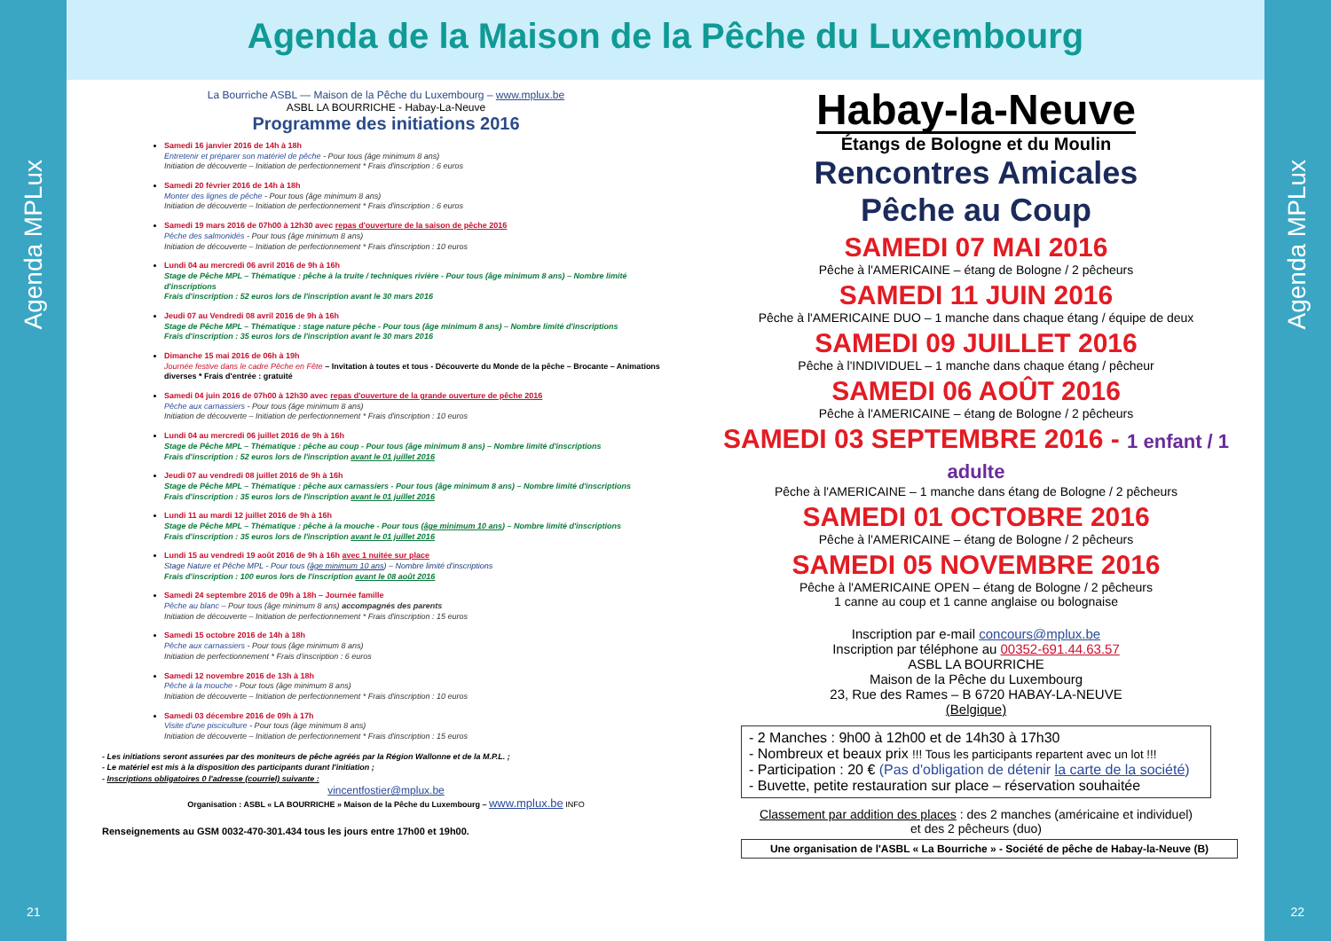Agenda MPLux
Agenda MPLux
Agenda de la Maison de la Pêche du Luxembourg
La Bourriche ASBL — Maison de la Pêche du Luxembourg – www.mplux.be
ASBL LA BOURRICHE - Habay-La-Neuve
Programme des initiations 2016
Samedi 16 janvier 2016 de 14h à 18h
Entretenir et préparer son matériel de pêche - Pour tous (âge minimum 8 ans)
Initiation de découverte – Initiation de perfectionnement * Frais d'inscription : 6 euros
Samedi 20 février 2016 de 14h à 18h
Monter des lignes de pêche - Pour tous (âge minimum 8 ans)
Initiation de découverte – Initiation de perfectionnement * Frais d'inscription : 6 euros
Samedi 19 mars 2016 de 07h00 à 12h30 avec repas d'ouverture de la saison de pêche 2016
Pêche des salmonidés - Pour tous (âge minimum 8 ans)
Initiation de découverte – Initiation de perfectionnement * Frais d'inscription : 10 euros
Lundi 04 au mercredi 06 avril 2016 de 9h à 16h
Stage de Pêche MPL – Thématique : pêche à la truite / techniques rivière - Pour tous (âge minimum 8 ans) – Nombre limité d'inscriptions
Frais d'inscription : 52 euros lors de l'inscription avant le 30 mars 2016
Jeudi 07 au Vendredi 08 avril 2016 de 9h à 16h
Stage de Pêche MPL – Thématique : stage nature pêche - Pour tous (âge minimum 8 ans) – Nombre limité d'inscriptions
Frais d'inscription : 35 euros lors de l'inscription avant le 30 mars 2016
Dimanche 15 mai 2016 de 06h à 19h
Journée festive dans le cadre Pêche en Fête – Invitation à toutes et tous - Découverte du Monde de la pêche – Brocante – Animations diverses * Frais d'entrée : gratuité
Samedi 04 juin 2016 de 07h00 à 12h30 avec repas d'ouverture de la grande ouverture de pêche 2016
Pêche aux carnassiers - Pour tous (âge minimum 8 ans)
Initiation de découverte – Initiation de perfectionnement * Frais d'inscription : 10 euros
Lundi 04 au mercredi 06 juillet 2016 de 9h à 16h
Stage de Pêche MPL – Thématique : pêche au coup - Pour tous (âge minimum 8 ans) – Nombre limité d'inscriptions
Frais d'inscription : 52 euros lors de l'inscription avant le 01 juillet 2016
Jeudi 07 au vendredi 08 juillet 2016 de 9h à 16h
Stage de Pêche MPL – Thématique : pêche aux carnassiers - Pour tous (âge minimum 8 ans) – Nombre limité d'inscriptions
Frais d'inscription : 35 euros lors de l'inscription avant le 01 juillet 2016
Lundi 11 au mardi 12 juillet 2016 de 9h à 16h
Stage de Pêche MPL – Thématique : pêche à la mouche - Pour tous (âge minimum 10 ans) – Nombre limité d'inscriptions
Frais d'inscription : 35 euros lors de l'inscription avant le 01 juillet 2016
Lundi 15 au vendredi 19 août 2016 de 9h à 16h avec 1 nuitée sur place
Stage Nature et Pêche MPL - Pour tous (âge minimum 10 ans) – Nombre limité d'inscriptions
Frais d'inscription : 100 euros lors de l'inscription avant le 08 août 2016
Samedi 24 septembre 2016 de 09h à 18h – Journée famille
Pêche au blanc – Pour tous (âge minimum 8 ans) accompagnés des parents
Initiation de découverte – Initiation de perfectionnement * Frais d'inscription : 15 euros
Samedi 15 octobre 2016 de 14h à 18h
Pêche aux carnassiers - Pour tous (âge minimum 8 ans)
Initiation de perfectionnement * Frais d'inscription : 6 euros
Samedi 12 novembre 2016 de 13h à 18h
Pêche à la mouche - Pour tous (âge minimum 8 ans)
Initiation de découverte – Initiation de perfectionnement * Frais d'inscription : 10 euros
Samedi 03 décembre 2016 de 09h à 17h
Visite d'une pisciculture - Pour tous (âge minimum 8 ans)
Initiation de découverte – Initiation de perfectionnement * Frais d'inscription : 15 euros
- Les initiations seront assurées par des moniteurs de pêche agréés par la Région Wallonne et de la M.P.L. ;
- Le matériel est mis à la disposition des participants durant l'initiation ;
- Inscriptions obligatoires 0 l'adresse (courriel) suivante :
vincentfostier@mplux.be
Organisation : ASBL « LA BOURRICHE » Maison de la Pêche du Luxembourg – www.mplux.be INFO
Renseignements au GSM 0032-470-301.434 tous les jours entre 17h00 et 19h00.
Habay-la-Neuve
Étangs de Bologne et du Moulin
Rencontres Amicales
Pêche au Coup
SAMEDI 07 MAI 2016
Pêche à l'AMERICAINE – étang de Bologne / 2 pêcheurs
SAMEDI 11 JUIN 2016
Pêche à l'AMERICAINE DUO – 1 manche dans chaque étang / équipe de deux
SAMEDI 09 JUILLET 2016
Pêche à l'INDIVIDUEL – 1 manche dans chaque étang / pêcheur
SAMEDI 06 AOÛT 2016
Pêche à l'AMERICAINE – étang de Bologne / 2 pêcheurs
SAMEDI 03 SEPTEMBRE 2016 - 1 enfant / 1 adulte
Pêche à l'AMERICAINE – 1 manche dans étang de Bologne / 2 pêcheurs
SAMEDI 01 OCTOBRE 2016
Pêche à l'AMERICAINE – étang de Bologne / 2 pêcheurs
SAMEDI 05 NOVEMBRE 2016
Pêche à l'AMERICAINE OPEN – étang de Bologne / 2 pêcheurs
1 canne au coup et 1 canne anglaise ou bolognaise
Inscription par e-mail concours@mplux.be
Inscription par téléphone au 00352-691.44.63.57
ASBL LA BOURRICHE
Maison de la Pêche du Luxembourg
23, Rue des Rames – B 6720 HABAY-LA-NEUVE
(Belgique)
- 2 Manches : 9h00 à 12h00 et de 14h30 à 17h30
- Nombreux et beaux prix !!! Tous les participants repartent avec un lot !!!
- Participation : 20 € (Pas d'obligation de détenir la carte de la société)
- Buvette, petite restauration sur place – réservation souhaitée
Classement par addition des places : des 2 manches (américaine et individuel)
et des 2 pêcheurs (duo)
Une organisation de l'ASBL « La Bourriche » - Société de pêche de Habay-la-Neuve (B)
21 22